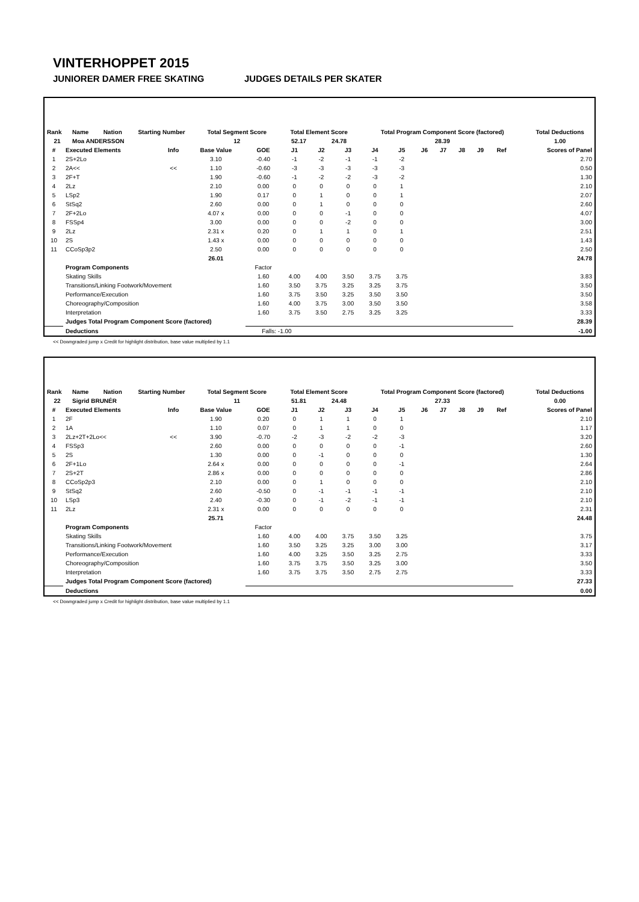VINTERHOPPET 2015
JUNIORER DAMER FREE SKATING JUDGES DETAILS PER SKATER
| Rank | Name | Nation | Starting Number | Total Segment Score | Total Element Score | | Total Program Component Score (factored) | Total Deductions |
| --- | --- | --- | --- | --- | --- | --- | --- | --- |
| 21 | Moa ANDERSSON | | | 12 | 52.17 | 24.78 | 28.39 | 1.00 |
| # | Executed Elements | Info | Base Value | GOE | J1 | J2 | J3 | J4 | J5 | J6 | J7 | J8 | J9 | Ref | Scores of Panel |
| --- | --- | --- | --- | --- | --- | --- | --- | --- | --- | --- | --- | --- | --- | --- | --- |
| 1 | 2S+2Lo | | 3.10 | -0.40 | -1 | -2 | -1 | -1 | -2 | | | | | | 2.70 |
| 2 | 2A<< | << | 1.10 | -0.60 | -3 | -3 | -3 | -3 | -3 | | | | | | 0.50 |
| 3 | 2F+T | | 1.90 | -0.60 | -1 | -2 | -2 | -3 | -2 | | | | | | 1.30 |
| 4 | 2Lz | | 2.10 | 0.00 | 0 | 0 | 0 | 0 | 1 | | | | | | 2.10 |
| 5 | LSp2 | | 1.90 | 0.17 | 0 | 1 | 0 | 0 | 1 | | | | | | 2.07 |
| 6 | StSq2 | | 2.60 | 0.00 | 0 | 1 | 0 | 0 | 0 | | | | | | 2.60 |
| 7 | 2F+2Lo | | 4.07 x | 0.00 | 0 | 0 | -1 | 0 | 0 | | | | | | 4.07 |
| 8 | FSSp4 | | 3.00 | 0.00 | 0 | 0 | -2 | 0 | 0 | | | | | | 3.00 |
| 9 | 2Lz | | 2.31 x | 0.20 | 0 | 1 | 1 | 0 | 1 | | | | | | 2.51 |
| 10 | 2S | | 1.43 x | 0.00 | 0 | 0 | 0 | 0 | 0 | | | | | | 1.43 |
| 11 | CCoSp3p2 | | 2.50 | 0.00 | 0 | 0 | 0 | 0 | 0 | | | | | | 2.50 |
| | | | 26.01 | | | | | | | | | | | | 24.78 |
| | Program Components | | | Factor | | | | | | | | | | | |
| | Skating Skills | | | 1.60 | 4.00 | 4.00 | 3.50 | 3.75 | 3.75 | | | | | | 3.83 |
| | Transitions/Linking Footwork/Movement | | | 1.60 | 3.50 | 3.75 | 3.25 | 3.25 | 3.75 | | | | | | 3.50 |
| | Performance/Execution | | | 1.60 | 3.75 | 3.50 | 3.25 | 3.50 | 3.50 | | | | | | 3.50 |
| | Choreography/Composition | | | 1.60 | 4.00 | 3.75 | 3.00 | 3.50 | 3.50 | | | | | | 3.58 |
| | Interpretation | | | 1.60 | 3.75 | 3.50 | 2.75 | 3.25 | 3.25 | | | | | | 3.33 |
| | Judges Total Program Component Score (factored) | | | | | | | | | | | | | | 28.39 |
| | Deductions | | | Falls: -1.00 | | | | | | | | | | | -1.00 |
<< Downgraded jump x Credit for highlight distribution, base value multiplied by 1.1
| Rank | Name | Nation | Starting Number | Total Segment Score | Total Element Score | | Total Program Component Score (factored) | Total Deductions |
| --- | --- | --- | --- | --- | --- | --- | --- | --- |
| 22 | Sigrid BRUNÉR | | | 11 | 51.81 | 24.48 | 27.33 | 0.00 |
| # | Executed Elements | Info | Base Value | GOE | J1 | J2 | J3 | J4 | J5 | J6 | J7 | J8 | J9 | Ref | Scores of Panel |
| --- | --- | --- | --- | --- | --- | --- | --- | --- | --- | --- | --- | --- | --- | --- | --- |
| 1 | 2F | | 1.90 | 0.20 | 0 | 1 | 1 | 0 | 1 | | | | | | 2.10 |
| 2 | 1A | | 1.10 | 0.07 | 0 | 1 | 1 | 0 | 0 | | | | | | 1.17 |
| 3 | 2Lz+2T+2Lo<< | << | 3.90 | -0.70 | -2 | -3 | -2 | -2 | -3 | | | | | | 3.20 |
| 4 | FSSp3 | | 2.60 | 0.00 | 0 | 0 | 0 | 0 | -1 | | | | | | 2.60 |
| 5 | 2S | | 1.30 | 0.00 | 0 | -1 | 0 | 0 | 0 | | | | | | 1.30 |
| 6 | 2F+1Lo | | 2.64 x | 0.00 | 0 | 0 | 0 | 0 | -1 | | | | | | 2.64 |
| 7 | 2S+2T | | 2.86 x | 0.00 | 0 | 0 | 0 | 0 | 0 | | | | | | 2.86 |
| 8 | CCoSp2p3 | | 2.10 | 0.00 | 0 | 1 | 0 | 0 | 0 | | | | | | 2.10 |
| 9 | StSq2 | | 2.60 | -0.50 | 0 | -1 | -1 | -1 | -1 | | | | | | 2.10 |
| 10 | LSp3 | | 2.40 | -0.30 | 0 | -1 | -2 | -1 | -1 | | | | | | 2.10 |
| 11 | 2Lz | | 2.31 x | 0.00 | 0 | 0 | 0 | 0 | 0 | | | | | | 2.31 |
| | | | 25.71 | | | | | | | | | | | | 24.48 |
| | Program Components | | | Factor | | | | | | | | | | | |
| | Skating Skills | | | 1.60 | 4.00 | 4.00 | 3.75 | 3.50 | 3.25 | | | | | | 3.75 |
| | Transitions/Linking Footwork/Movement | | | 1.60 | 3.50 | 3.25 | 3.25 | 3.00 | 3.00 | | | | | | 3.17 |
| | Performance/Execution | | | 1.60 | 4.00 | 3.25 | 3.50 | 3.25 | 2.75 | | | | | | 3.33 |
| | Choreography/Composition | | | 1.60 | 3.75 | 3.75 | 3.50 | 3.25 | 3.00 | | | | | | 3.50 |
| | Interpretation | | | 1.60 | 3.75 | 3.75 | 3.50 | 2.75 | 2.75 | | | | | | 3.33 |
| | Judges Total Program Component Score (factored) | | | | | | | | | | | | | | 27.33 |
| | Deductions | | | | | | | | | | | | | | 0.00 |
<< Downgraded jump x Credit for highlight distribution, base value multiplied by 1.1